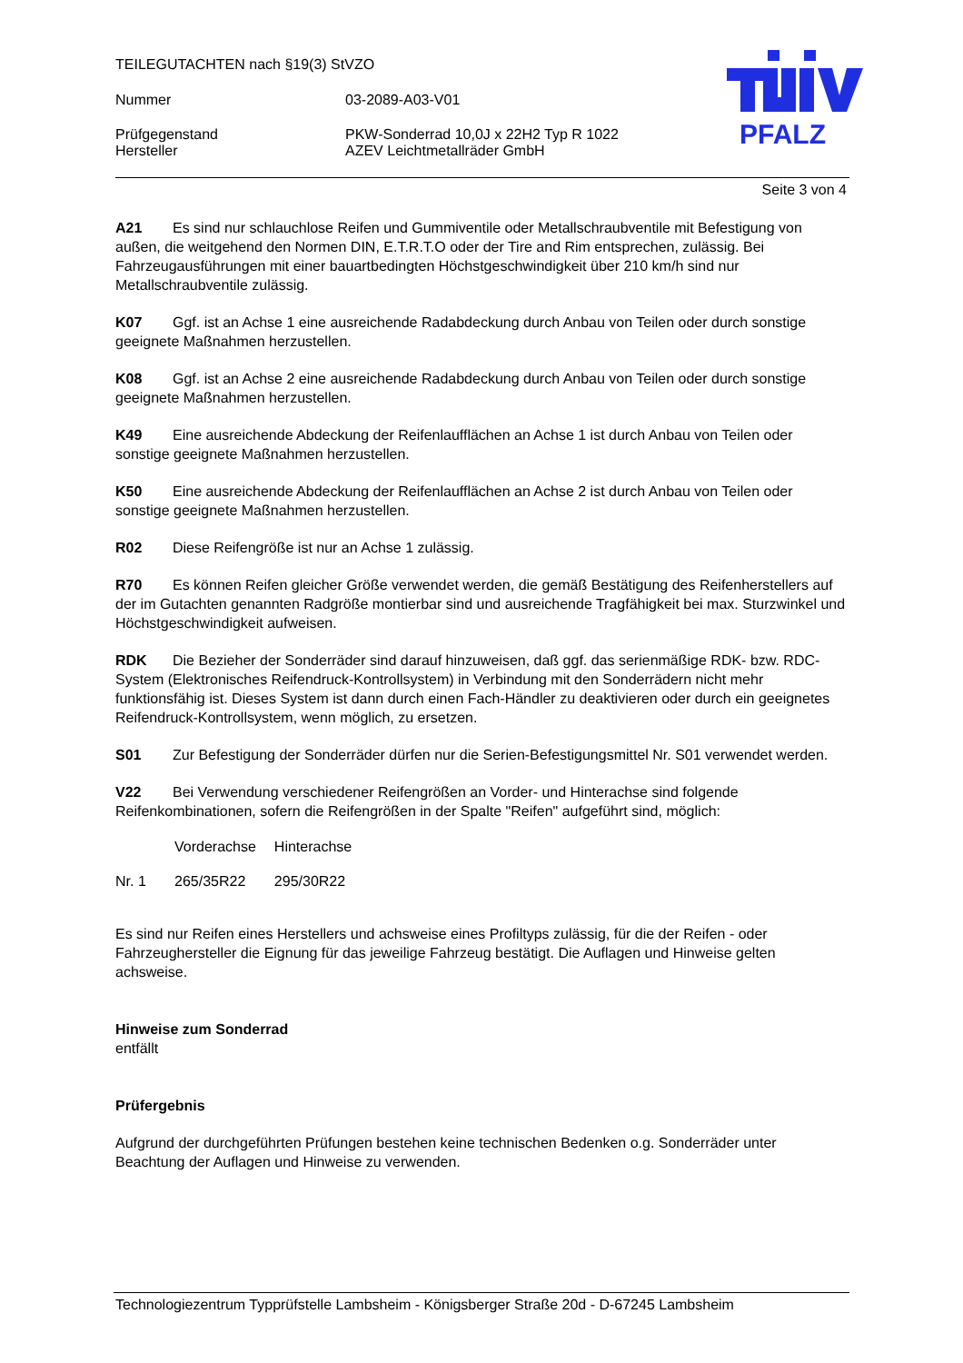TEILEGUTACHTEN nach §19(3) StVZO
Nummer 03-2089-A03-V01
Prüfgegenstand PKW-Sonderrad 10,0J x 22H2 Typ R 1022
Hersteller AZEV Leichtmetallräder GmbH
PFALZ
Seite 3 von 4
A21 Es sind nur schlauchlose Reifen und Gummiventile oder Metallschraubventile mit Befestigung von außen, die weitgehend den Normen DIN, E.T.R.T.O oder der Tire and Rim entsprechen, zulässig. Bei Fahrzeugausführungen mit einer bauartbedingten Höchstgeschwindigkeit über 210 km/h sind nur Metallschraubventile zulässig.
K07 Ggf. ist an Achse 1 eine ausreichende Radabdeckung durch Anbau von Teilen oder durch sonstige geeignete Maßnahmen herzustellen.
K08 Ggf. ist an Achse 2 eine ausreichende Radabdeckung durch Anbau von Teilen oder durch sonstige geeignete Maßnahmen herzustellen.
K49 Eine ausreichende Abdeckung der Reifenlaufflächen an Achse 1 ist durch Anbau von Teilen oder sonstige geeignete Maßnahmen herzustellen.
K50 Eine ausreichende Abdeckung der Reifenlaufflächen an Achse 2 ist durch Anbau von Teilen oder sonstige geeignete Maßnahmen herzustellen.
R02 Diese Reifengröße ist nur an Achse 1 zulässig.
R70 Es können Reifen gleicher Größe verwendet werden, die gemäß Bestätigung des Reifenherstellers auf der im Gutachten genannten Radgröße montierbar sind und ausreichende Tragfähigkeit bei max. Sturzwinkel und Höchstgeschwindigkeit aufweisen.
RDK Die Bezieher der Sonderräder sind darauf hinzuweisen, daß ggf. das serienmäßige RDK- bzw. RDC-System (Elektronisches Reifendruck-Kontrollsystem) in Verbindung mit den Sonderrädern nicht mehr funktionsfähig ist. Dieses System ist dann durch einen Fach-Händler zu deaktivieren oder durch ein geeignetes Reifendruck-Kontrollsystem, wenn möglich, zu ersetzen.
S01 Zur Befestigung der Sonderräder dürfen nur die Serien-Befestigungsmittel Nr. S01 verwendet werden.
V22 Bei Verwendung verschiedener Reifengrößen an Vorder- und Hinterachse sind folgende Reifenkombinationen, sofern die Reifengrößen in der Spalte "Reifen" aufgeführt sind, möglich:
| | Vorderachse | Hinterachse |
| --- | --- | --- |
| Nr. 1 | 265/35R22 | 295/30R22 |
Es sind nur Reifen eines Herstellers und achsweise eines Profiltyps zulässig, für die der Reifen - oder Fahrzeughersteller die Eignung für das jeweilige Fahrzeug bestätigt. Die Auflagen und Hinweise gelten achsweise.
Hinweise zum Sonderrad
entfällt
Prüfergebnis
Aufgrund der durchgeführten Prüfungen bestehen keine technischen Bedenken o.g. Sonderräder unter Beachtung der Auflagen und Hinweise zu verwenden.
Technologiezentrum Typprüfstelle Lambsheim - Königsberger Straße 20d - D-67245 Lambsheim